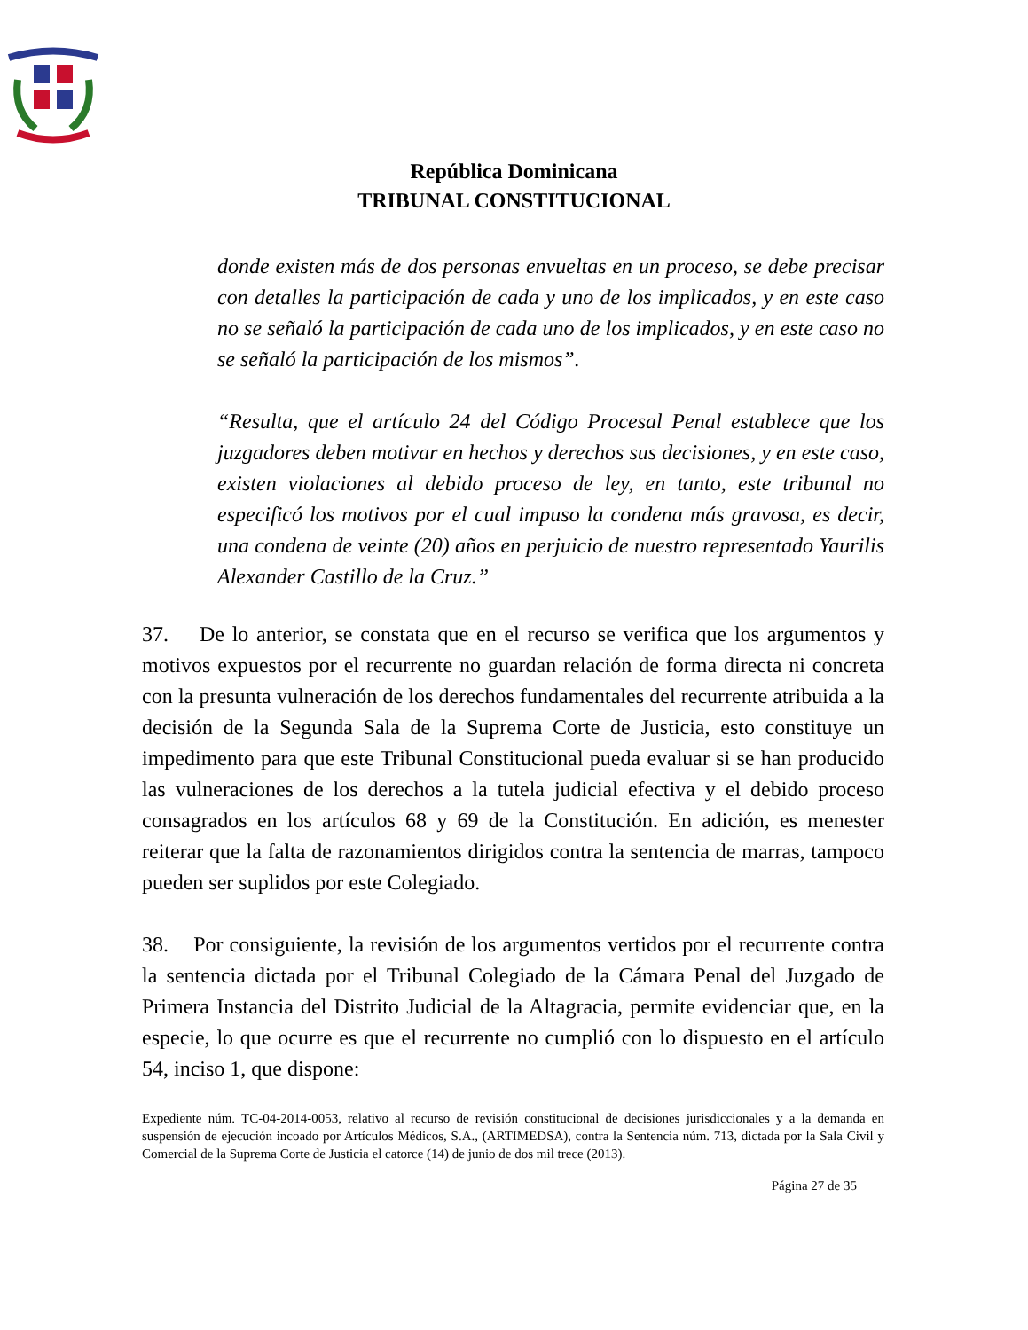República Dominicana
TRIBUNAL CONSTITUCIONAL
donde existen más de dos personas envueltas en un proceso, se debe precisar con detalles la participación de cada y uno de los implicados, y en este caso no se señaló la participación de cada uno de los implicados, y en este caso no se señaló la participación de los mismos”.
“Resulta, que el artículo 24 del Código Procesal Penal establece que los juzgadores deben motivar en hechos y derechos sus decisiones, y en este caso, existen violaciones al debido proceso de ley, en tanto, este tribunal no especificó los motivos por el cual impuso la condena más gravosa, es decir, una condena de veinte (20) años en perjuicio de nuestro representado Yaurilis Alexander Castillo de la Cruz.”
37. De lo anterior, se constata que en el recurso se verifica que los argumentos y motivos expuestos por el recurrente no guardan relación de forma directa ni concreta con la presunta vulneración de los derechos fundamentales del recurrente atribuida a la decisión de la Segunda Sala de la Suprema Corte de Justicia, esto constituye un impedimento para que este Tribunal Constitucional pueda evaluar si se han producido las vulneraciones de los derechos a la tutela judicial efectiva y el debido proceso consagrados en los artículos 68 y 69 de la Constitución. En adición, es menester reiterar que la falta de razonamientos dirigidos contra la sentencia de marras, tampoco pueden ser suplidos por este Colegiado.
38. Por consiguiente, la revisión de los argumentos vertidos por el recurrente contra la sentencia dictada por el Tribunal Colegiado de la Cámara Penal del Juzgado de Primera Instancia del Distrito Judicial de la Altagracia, permite evidenciar que, en la especie, lo que ocurre es que el recurrente no cumplió con lo dispuesto en el artículo 54, inciso 1, que dispone:
Expediente núm. TC-04-2014-0053, relativo al recurso de revisión constitucional de decisiones jurisdiccionales y a la demanda en suspensión de ejecución incoado por Artículos Médicos, S.A., (ARTIMEDSA), contra la Sentencia núm. 713, dictada por la Sala Civil y Comercial de la Suprema Corte de Justicia el catorce (14) de junio de dos mil trece (2013).
Página 27 de 35